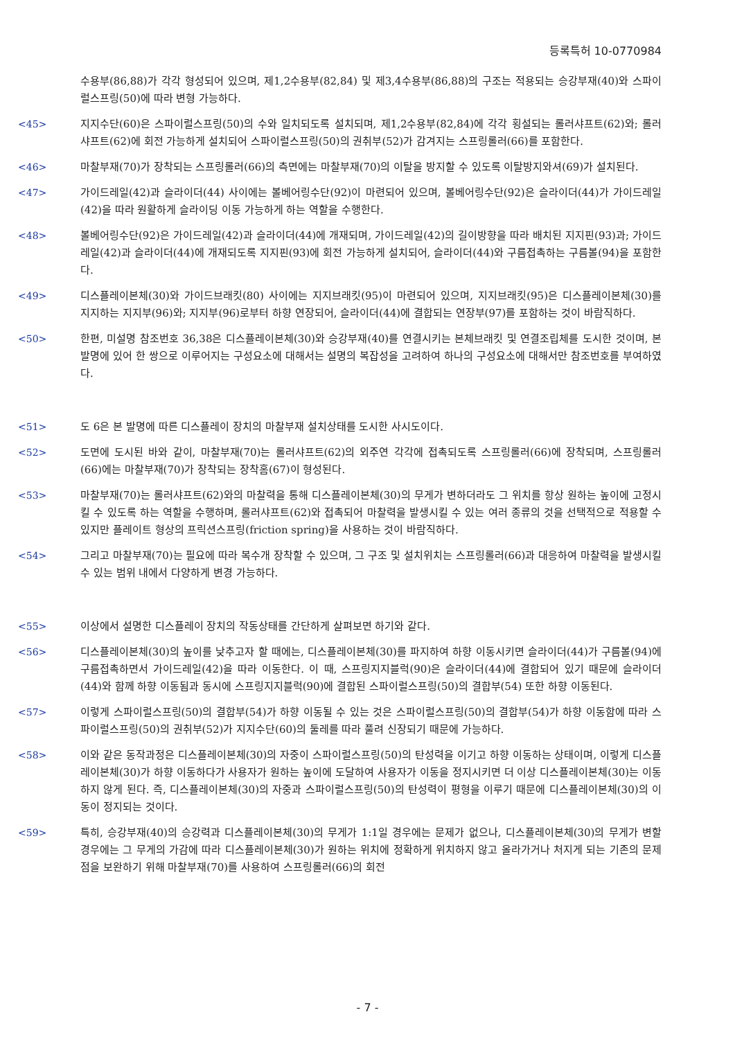등록특허 10-0770984
수용부(86,88)가 각각 형성되어 있으며, 제1,2수용부(82,84) 및 제3,4수용부(86,88)의 구조는 적용되는 승강부재(40)와 스파이럴스프링(50)에 따라 변형 가능하다.
<45> 지지수단(60)은 스파이럴스프링(50)의 수와 일치되도록 설치되며, 제1,2수용부(82,84)에 각각 횡설되는 롤러샤프트(62)와; 롤러샤프트(62)에 회전 가능하게 설치되어 스파이럴스프링(50)의 권취부(52)가 감겨지는 스프링롤러(66)를 포함한다.
<46> 마찰부재(70)가 장착되는 스프링롤러(66)의 측면에는 마찰부재(70)의 이탈을 방지할 수 있도록 이탈방지와셔(69)가 설치된다.
<47> 가이드레일(42)과 슬라이더(44) 사이에는 볼베어링수단(92)이 마련되어 있으며, 볼베어링수단(92)은 슬라이더(44)가 가이드레일(42)을 따라 원활하게 슬라이딩 이동 가능하게 하는 역할을 수행한다.
<48> 볼베어링수단(92)은 가이드레일(42)과 슬라이더(44)에 개재되며, 가이드레일(42)의 길이방향을 따라 배치된 지지핀(93)과; 가이드레일(42)과 슬라이더(44)에 개재되도록 지지핀(93)에 회전 가능하게 설치되어, 슬라이더(44)와 구름접촉하는 구름볼(94)을 포함한다.
<49> 디스플레이본체(30)와 가이드브래킷(80) 사이에는 지지브래킷(95)이 마련되어 있으며, 지지브래킷(95)은 디스플레이본체(30)를 지지하는 지지부(96)와; 지지부(96)로부터 하향 연장되어, 슬라이더(44)에 결합되는 연장부(97)를 포함하는 것이 바람직하다.
<50> 한편, 미설명 참조번호 36,38은 디스플레이본체(30)와 승강부재(40)를 연결시키는 본체브래킷 및 연결조립체를 도시한 것이며, 본 발명에 있어 한 쌍으로 이루어지는 구성요소에 대해서는 설명의 복잡성을 고려하여 하나의 구성요소에 대해서만 참조번호를 부여하였다.
<51> 도 6은 본 발명에 따른 디스플레이 장치의 마찰부재 설치상태를 도시한 사시도이다.
<52> 도면에 도시된 바와 같이, 마찰부재(70)는 롤러샤프트(62)의 외주연 각각에 접촉되도록 스프링롤러(66)에 장착되며, 스프링롤러(66)에는 마찰부재(70)가 장착되는 장착홈(67)이 형성된다.
<53> 마찰부재(70)는 롤러샤프트(62)와의 마찰력을 통해 디스플레이본체(30)의 무게가 변하더라도 그 위치를 항상 원하는 높이에 고정시킬 수 있도록 하는 역할을 수행하며, 롤러샤프트(62)와 접촉되어 마찰력을 발생시킬 수 있는 여러 종류의 것을 선택적으로 적용할 수 있지만 플레이트 형상의 프릭션스프링(friction spring)을 사용하는 것이 바람직하다.
<54> 그리고 마찰부재(70)는 필요에 따라 복수개 장착할 수 있으며, 그 구조 및 설치위치는 스프링롤러(66)과 대응하여 마찰력을 발생시킬 수 있는 범위 내에서 다양하게 변경 가능하다.
<55> 이상에서 설명한 디스플레이 장치의 작동상태를 간단하게 살펴보면 하기와 같다.
<56> 디스플레이본체(30)의 높이를 낮추고자 할 때에는, 디스플레이본체(30)를 파지하여 하향 이동시키면 슬라이더(44)가 구름볼(94)에 구름접촉하면서 가이드레일(42)을 따라 이동한다. 이 때, 스프링지지블럭(90)은 슬라이더(44)에 결합되어 있기 때문에 슬라이더(44)와 함께 하향 이동됨과 동시에 스프링지지블럭(90)에 결합된 스파이럴스프링(50)의 결합부(54) 또한 하향 이동된다.
<57> 이렇게 스파이럴스프링(50)의 결합부(54)가 하향 이동될 수 있는 것은 스파이럴스프링(50)의 결합부(54)가 하향 이동함에 따라 스파이럴스프링(50)의 권취부(52)가 지지수단(60)의 둘레를 따라 풀려 신장되기 때문에 가능하다.
<58> 이와 같은 동작과정은 디스플레이본체(30)의 자중이 스파이럴스프링(50)의 탄성력을 이기고 하향 이동하는 상태이며, 이렇게 디스플레이본체(30)가 하향 이동하다가 사용자가 원하는 높이에 도달하여 사용자가 이동을 정지시키면 더 이상 디스플레이본체(30)는 이동하지 않게 된다. 즉, 디스플레이본체(30)의 자중과 스파이럴스프링(50)의 탄성력이 평형을 이루기 때문에 디스플레이본체(30)의 이동이 정지되는 것이다.
<59> 특히, 승강부재(40)의 승강력과 디스플레이본체(30)의 무게가 1:1일 경우에는 문제가 없으나, 디스플레이본체(30)의 무게가 변할 경우에는 그 무게의 가감에 따라 디스플레이본체(30)가 원하는 위치에 정확하게 위치하지 않고 올라가거나 처지게 되는 기존의 문제점을 보완하기 위해 마찰부재(70)를 사용하여 스프링롤러(66)의 회전
- 7 -